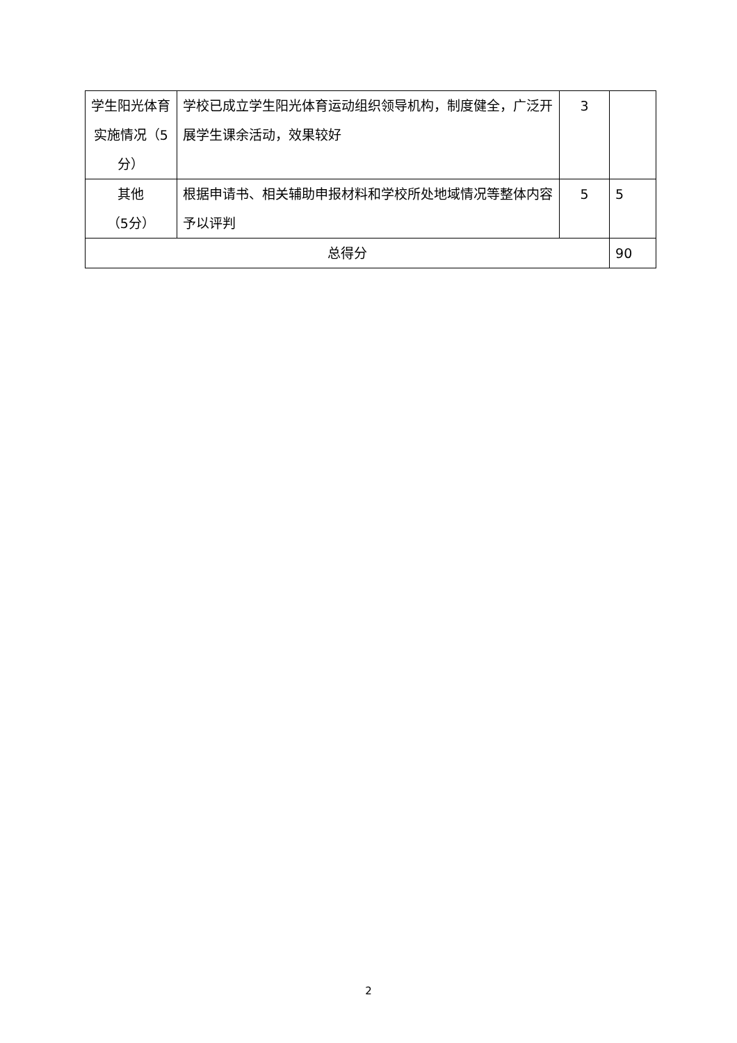| 学生阳光体育实施情况（5分） | 学校已成立学生阳光体育运动组织领导机构，制度健全，广泛开展学生课余活动，效果较好 | 3 | |
| 其他 （5分） | 根据申请书、相关辅助申报材料和学校所处地域情况等整体内容予以评判 | 5 | 5 |
| 总得分 | | | 90 |
2